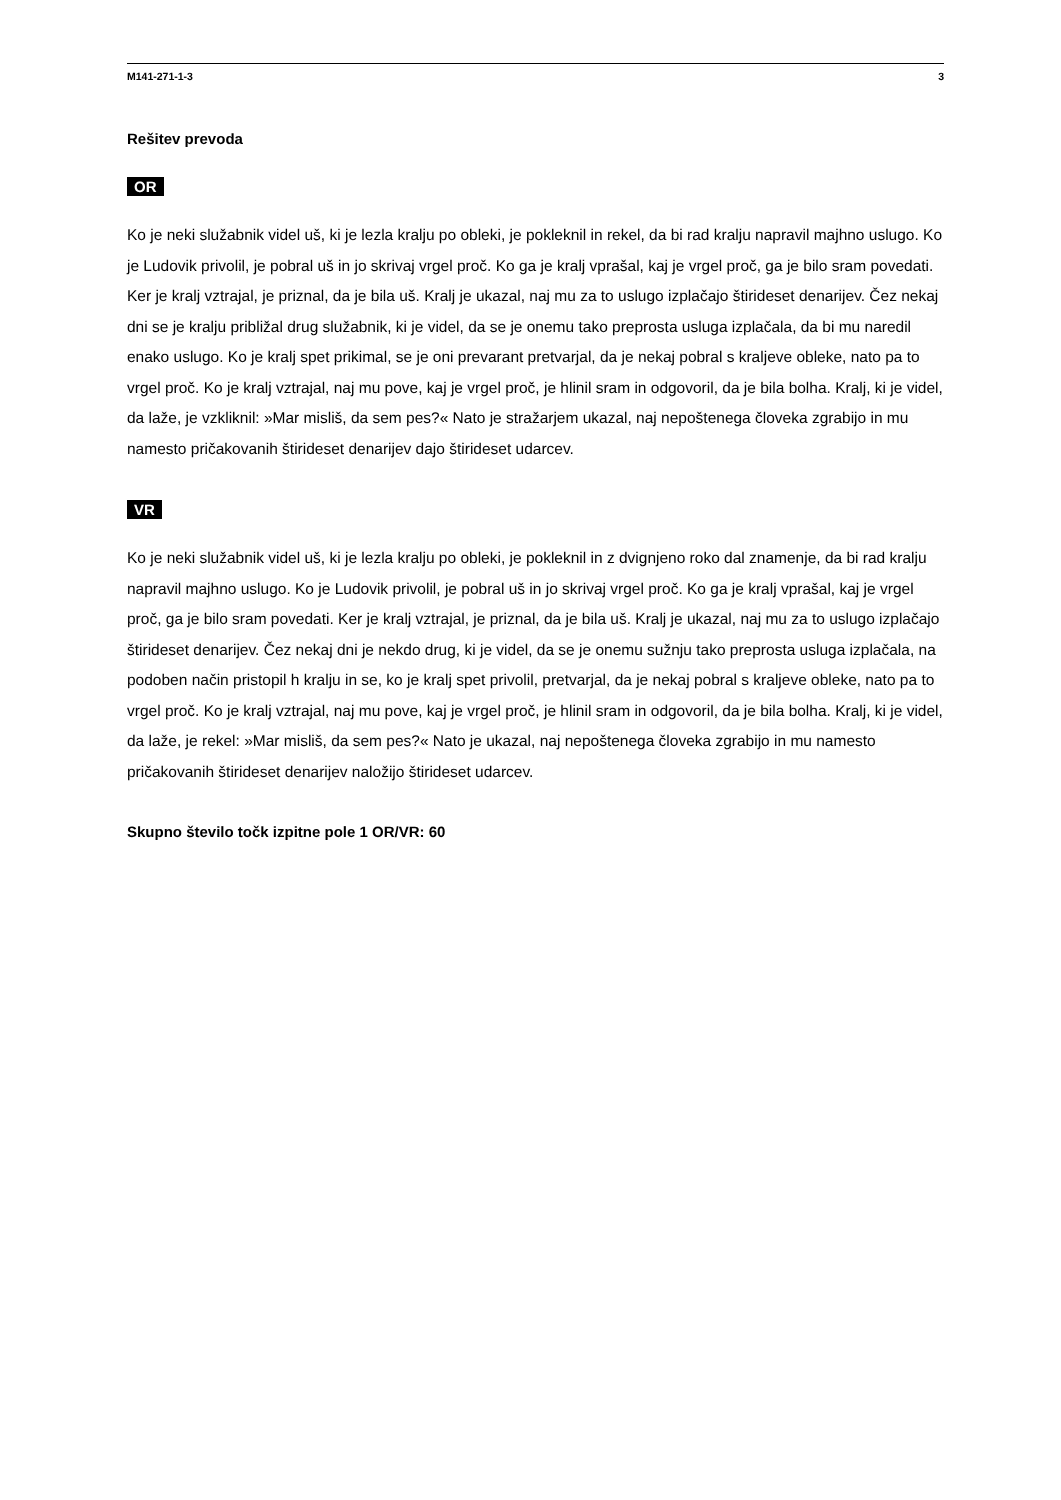M141-271-1-3 3
Rešitev prevoda
OR
Ko je neki služabnik videl uš, ki je lezla kralju po obleki, je pokleknil in rekel, da bi rad kralju napravil majhno uslugo. Ko je Ludovik privolil, je pobral uš in jo skrivaj vrgel proč. Ko ga je kralj vprašal, kaj je vrgel proč, ga je bilo sram povedati. Ker je kralj vztrajal, je priznal, da je bila uš. Kralj je ukazal, naj mu za to uslugo izplačajo štirideset denarijev. Čez nekaj dni se je kralju približal drug služabnik, ki je videl, da se je onemu tako preprosta usluga izplačala, da bi mu naredil enako uslugo. Ko je kralj spet prikimal, se je oni prevarant pretvarjal, da je nekaj pobral s kraljeve obleke, nato pa to vrgel proč. Ko je kralj vztrajal, naj mu pove, kaj je vrgel proč, je hlinil sram in odgovoril, da je bila bolha. Kralj, ki je videl, da laže, je vzkliknil: »Mar misliš, da sem pes?« Nato je stražarjem ukazal, naj nepoštenega človeka zgrabijo in mu namesto pričakovanih štirideset denarijev dajo štirideset udarcev.
VR
Ko je neki služabnik videl uš, ki je lezla kralju po obleki, je pokleknil in z dvignjeno roko dal znamenje, da bi rad kralju napravil majhno uslugo. Ko je Ludovik privolil, je pobral uš in jo skrivaj vrgel proč. Ko ga je kralj vprašal, kaj je vrgel proč, ga je bilo sram povedati. Ker je kralj vztrajal, je priznal, da je bila uš. Kralj je ukazal, naj mu za to uslugo izplačajo štirideset denarijev. Čez nekaj dni je nekdo drug, ki je videl, da se je onemu sužnju tako preprosta usluga izplačala, na podoben način pristopil h kralju in se, ko je kralj spet privolil, pretvarjal, da je nekaj pobral s kraljeve obleke, nato pa to vrgel proč. Ko je kralj vztrajal, naj mu pove, kaj je vrgel proč, je hlinil sram in odgovoril, da je bila bolha. Kralj, ki je videl, da laže, je rekel: »Mar misliš, da sem pes?« Nato je ukazal, naj nepoštenega človeka zgrabijo in mu namesto pričakovanih štirideset denarijev naložijo štirideset udarcev.
Skupno število točk izpitne pole 1 OR/VR: 60